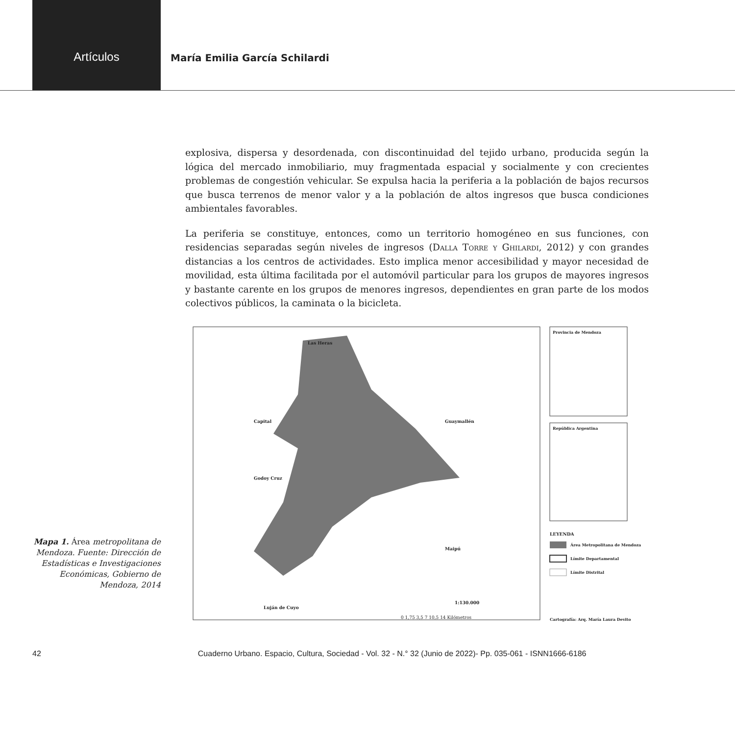Artículos
María Emilia García Schilardi
explosiva, dispersa y desordenada, con discontinuidad del tejido urbano, producida según la lógica del mercado inmobiliario, muy fragmentada espacial y socialmente y con crecientes problemas de congestión vehicular. Se expulsa hacia la periferia a la población de bajos recursos que busca terrenos de menor valor y a la población de altos ingresos que busca condiciones ambientales favorables.
La periferia se constituye, entonces, como un territorio homogéneo en sus funciones, con residencias separadas según niveles de ingresos (Dalla Torre y Ghilardi, 2012) y con grandes distancias a los centros de actividades. Esto implica menor accesibilidad y mayor necesidad de movilidad, esta última facilitada por el automóvil particular para los grupos de mayores ingresos y bastante carente en los grupos de menores ingresos, dependientes en gran parte de los modos colectivos públicos, la caminata o la bicicleta.
Mapa 1. Área metropolitana de Mendoza. Fuente: Dirección de Estadísticas e Investigaciones Económicas, Gobierno de Mendoza, 2014
Las Heras
Capital
Godoy Cruz
Guaymallén
Maipú
Luján de Cuyo
1:130.000
0 1,75 3,5 7 10,5 14 Kilómetros
Provincia de Mendoza
República Argentina
LEYENDA
Área Metropolitana de Mendoza
Límite Departamental
Límite Distrital
Cartografía: Arq. María Laura Devito
42 Cuaderno Urbano. Espacio, Cultura, Sociedad - Vol. 32 - N.° 32 (Junio de 2022)- Pp. 035-061 - ISNN1666-6186